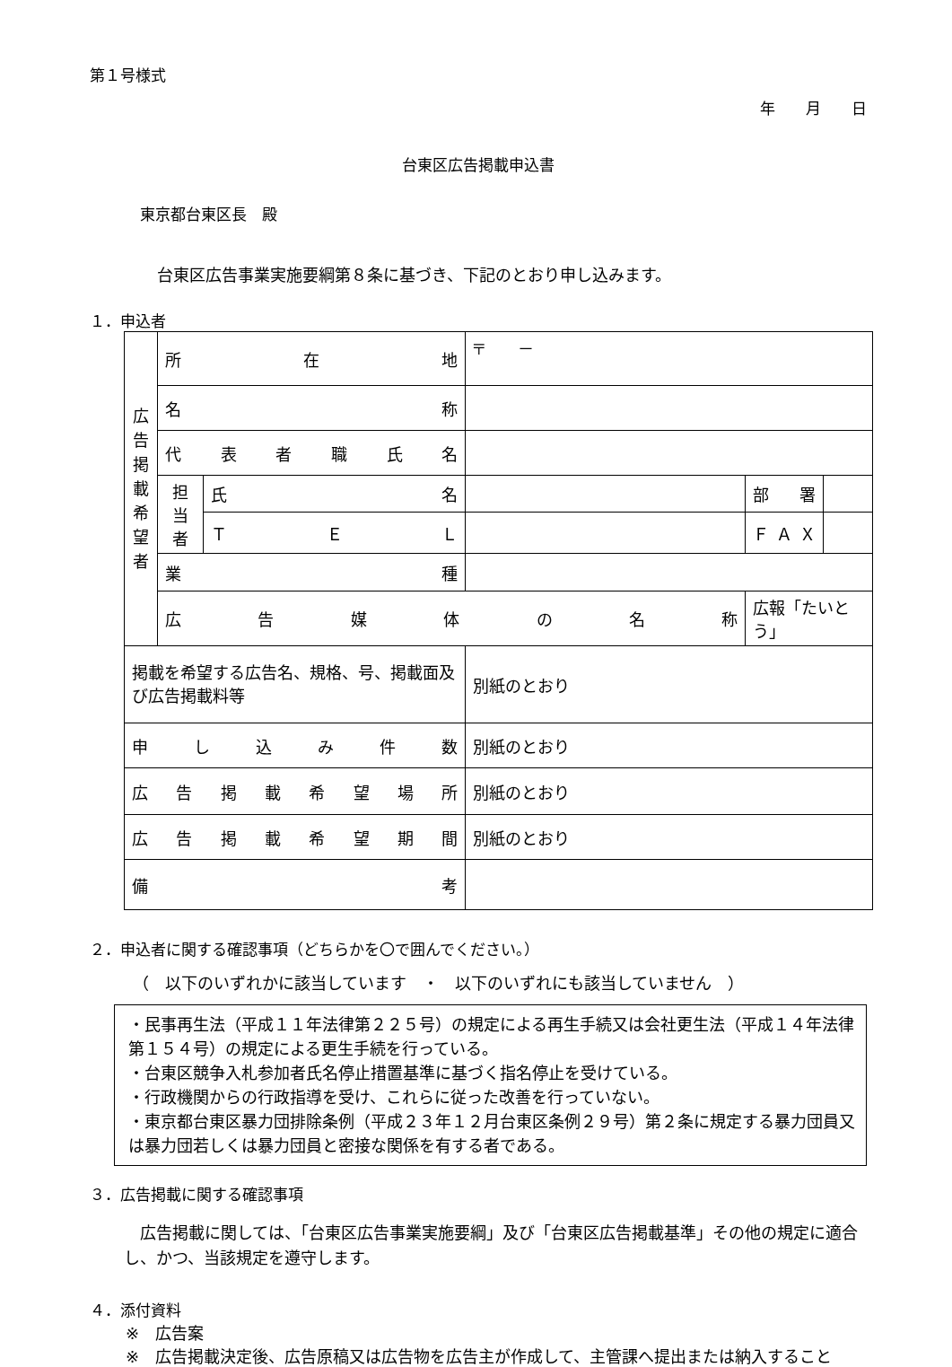第１号様式
年　　月　　日
台東区広告掲載申込書
東京都台東区長　殿
台東区広告事業実施要綱第８条に基づき、下記のとおり申し込みます。
１．申込者
| 広 告 掲 載 希 望 者 | 所 在 地 | | 〒 － | | |
| | 名 称 | | | | |
| | 代表者職氏名 | | | | |
| | 担 当 者 | 氏 名 | | 部 署 | |
| | | ＴＥＬ | | ＦＡＸ | |
| | 業 種 | | | | |
| | 広告媒体の名称 | | | 広報「たいとう」 | |
| 掲載を希望する広告名、規格、号、掲載面及び広告掲載料等 | | | 別紙のとおり | | |
| 申し込み件数 | | | 別紙のとおり | | |
| 広告掲載希望場所 | | | 別紙のとおり | | |
| 広告掲載希望期間 | | | 別紙のとおり | | |
| 備 考 | | | | | |
２．申込者に関する確認事項（どちらかを〇で囲んでください。）
（　以下のいずれかに該当しています　・　以下のいずれにも該当していません　）
・民事再生法（平成１１年法律第２２５号）の規定による再生手続又は会社更生法（平成１４年法律第１５４号）の規定による更生手続を行っている。
・台東区競争入札参加者氏名停止措置基準に基づく指名停止を受けている。
・行政機関からの行政指導を受け、これらに従った改善を行っていない。
・東京都台東区暴力団排除条例（平成２３年１２月台東区条例２９号）第２条に規定する暴力団員又は暴力団若しくは暴力団員と密接な関係を有する者である。
３．広告掲載に関する確認事項
　広告掲載に関しては、「台東区広告事業実施要綱」及び「台東区広告掲載基準」その他の規定に適合し、かつ、当該規定を遵守します。
４．添付資料
※　広告案
※　広告掲載決定後、広告原稿又は広告物を広告主が作成して、主管課へ提出または納入すること